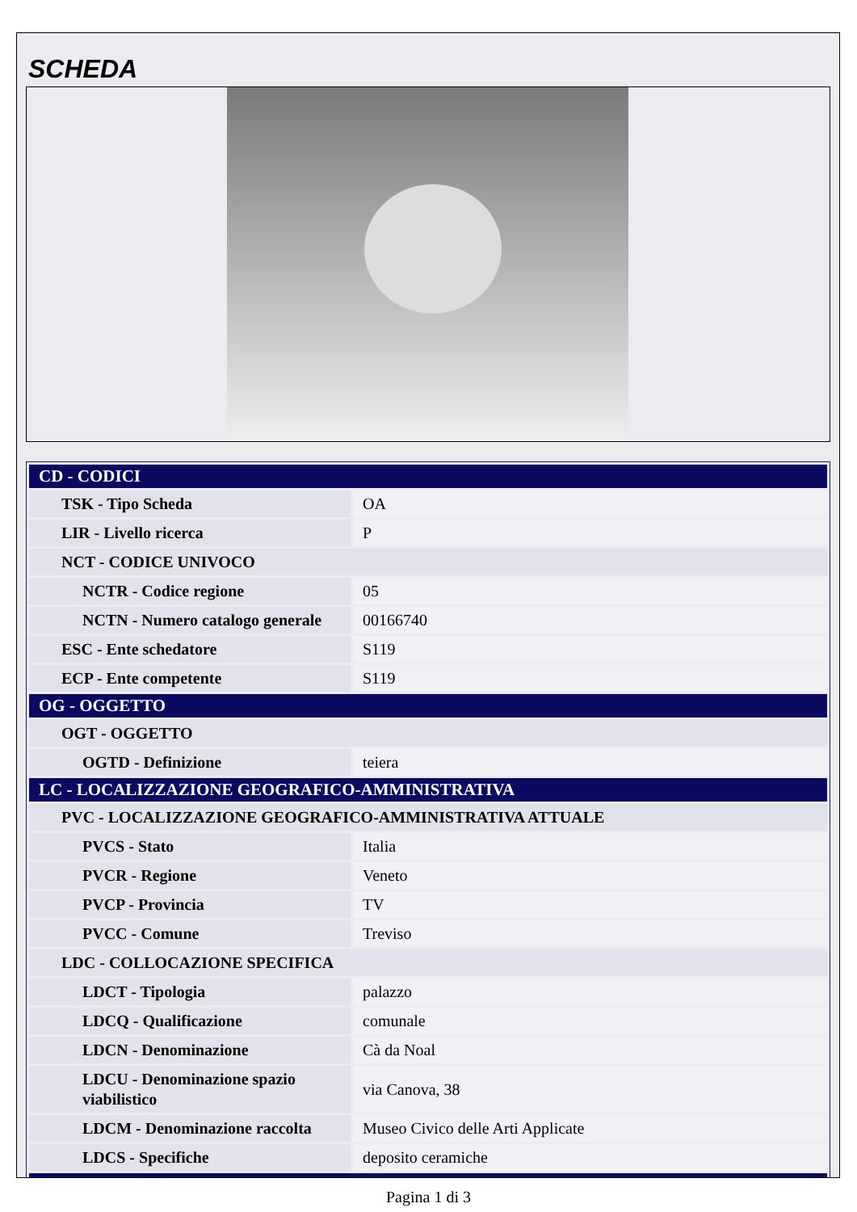SCHEDA
| CD - CODICI | |
| --- | --- |
| TSK - Tipo Scheda | OA |
| LIR - Livello ricerca | P |
| NCT - CODICE UNIVOCO | |
| NCTR - Codice regione | 05 |
| NCTN - Numero catalogo generale | 00166740 |
| ESC - Ente schedatore | S119 |
| ECP - Ente competente | S119 |
| OG - OGGETTO | |
| OGT - OGGETTO | |
| OGTD - Definizione | teiera |
| LC - LOCALIZZAZIONE GEOGRAFICO-AMMINISTRATIVA | |
| PVC - LOCALIZZAZIONE GEOGRAFICO-AMMINISTRATIVA ATTUALE | |
| PVCS - Stato | Italia |
| PVCR - Regione | Veneto |
| PVCP - Provincia | TV |
| PVCC - Comune | Treviso |
| LDC - COLLOCAZIONE SPECIFICA | |
| LDCT - Tipologia | palazzo |
| LDCQ - Qualificazione | comunale |
| LDCN - Denominazione | Cà da Noal |
| LDCU - Denominazione spazio viabilistico | via Canova, 38 |
| LDCM - Denominazione raccolta | Museo Civico delle Arti Applicate |
| LDCS - Specifiche | deposito ceramiche |
Pagina 1 di 3